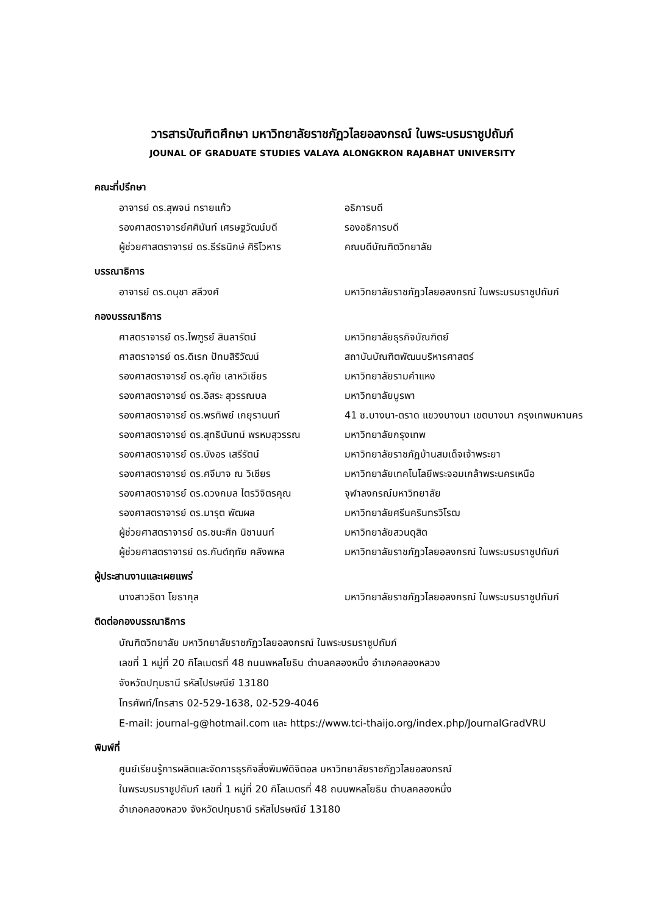วารสารบัณฑิตศึกษา มหาวิทยาลัยราชภัฏวไลยอลงกรณ์ ในพระบรมราชูปถัมภ์
JOUNAL OF GRADUATE STUDIES VALAYA ALONGKRON RAJABHAT UNIVERSITY
คณะที่ปรึกษา
อาจารย์ ดร.สุพจน์ ทรายแก้ว อธิการบดี
รองศาสตราจารย์ศศินันท์ เศรษฐวัฒน์บดี รองอธิการบดี
ผู้ช่วยศาสตราจารย์ ดร.ธีร์ธนิกษ์ ศิริโวหาร คณบดีบัณฑิตวิทยาลัย
บรรณาธิการ
อาจารย์ ดร.ดนุชา สลีวงศ์ มหาวิทยาลัยราชภัฏวไลยอลงกรณ์ ในพระบรมราชูปถัมภ์
กองบรรณาธิการ
ศาสตราจารย์ ดร.ไพฑูรย์ สินลารัตน์ มหาวิทยาลัยธุรกิจบัณฑิตย์
ศาสตราจารย์ ดร.ดิเรก ปัทมสิริวัฒน์ สถาบันบัณฑิตพัฒนบริหารศาสตร์
รองศาสตราจารย์ ดร.อุทัย เลาหวิเชียร มหาวิทยาลัยรามคำแหง
รองศาสตราจารย์ ดร.อิสระ สุวรรณบล มหาวิทยาลัยบูรพา
รองศาสตราจารย์ ดร.พรทิพย์ เกยุรานนท์ 41 ซ.บางนา-ตราด แขวงบางนา เขตบางนา กรุงเทพมหานคร
รองศาสตราจารย์ ดร.สุทธินันทน์ พรหมสุวรรณ มหาวิทยาลัยกรุงเทพ
รองศาสตราจารย์ ดร.บังอร เสรีรัตน์ มหาวิทยาลัยราชภัฏบ้านสมเด็จเจ้าพระยา
รองศาสตราจารย์ ดร.ศจีมาจ ณ วิเชียร มหาวิทยาลัยเทคโนโลยีพระจอมเกล้าพระนครเหนือ
รองศาสตราจารย์ ดร.ดวงกมล ไตรวิจิตรคุณ จุฬาลงกรณ์มหาวิทยาลัย
รองศาสตราจารย์ ดร.มารุต พัฒผล มหาวิทยาลัยศรีนครินทรวิโรฒ
ผู้ช่วยศาสตราจารย์ ดร.ชนะศึก นิชานนท์ มหาวิทยาลัยสวนดุสิต
ผู้ช่วยศาสตราจารย์ ดร.กันต์ฤทัย คลังพหล มหาวิทยาลัยราชภัฏวไลยอลงกรณ์ ในพระบรมราชูปถัมภ์
ผู้ประสานงานและเผยแพร่
นางสาวธิดา โยธากุล มหาวิทยาลัยราชภัฏวไลยอลงกรณ์ ในพระบรมราชูปถัมภ์
ติดต่อกองบรรณาธิการ
บัณฑิตวิทยาลัย มหาวิทยาลัยราชภัฏวไลยอลงกรณ์ ในพระบรมราชูปถัมภ์
เลขที่ 1 หมู่ที่ 20 กิโลเมตรที่ 48 ถนนพหลโยธิน ตำบลคลองหนึ่ง อำเภอคลองหลวง
จังหวัดปทุมธานี รหัสไปรษณีย์ 13180
โทรศัพท์/โทรสาร 02-529-1638, 02-529-4046
E-mail: journal-g@hotmail.com และ https://www.tci-thaijo.org/index.php/JournalGradVRU
พิมพ์ที่
ศูนย์เรียนรู้การผลิตและจัดการธุรกิจสิ่งพิมพ์ดิจิตอล มหาวิทยาลัยราชภัฏวไลยอลงกรณ์
ในพระบรมราชูปถัมภ์ เลขที่ 1 หมู่ที่ 20 กิโลเมตรที่ 48 ถนนพหลโยธิน ตำบลคลองหนึ่ง
อำเภอคลองหลวง จังหวัดปทุมธานี รหัสไปรษณีย์ 13180